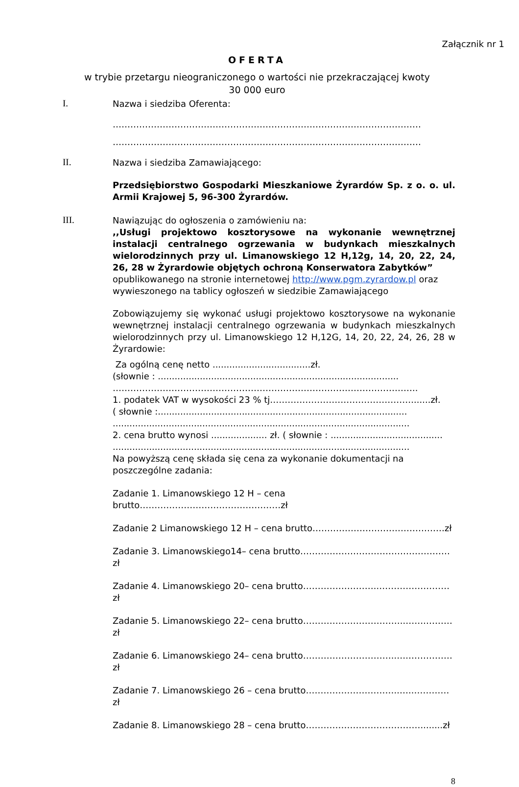Załącznik nr 1
OFERTA
w trybie przetargu nieograniczonego o wartości nie przekraczającej kwoty
30 000 euro
I.
Nazwa i siedziba Oferenta:
……………………………………………………………………………………………
……………………………………………………………………………………………
II.
Nazwa i siedziba Zamawiającego:
Przedsiębiorstwo Gospodarki Mieszkaniowe Żyrardów Sp. z o. o. ul. Armii Krajowej 5, 96-300 Żyrardów.
III.
Nawiązując do ogłoszenia o zamówieniu na:
,,Usługi projektowo kosztorysowe na wykonanie wewnętrznej instalacji centralnego ogrzewania w budynkach mieszkalnych wielorodzinnych przy ul. Limanowskiego 12 H,12g, 14, 20, 22, 24, 26, 28 w Żyrardowie objętych ochroną Konserwatora Zabytków”
opublikowanego na stronie internetowej http://www.pgm.zyrardow.pl oraz wywieszonego na tablicy ogłoszeń w siedzibie Zamawiającego
Zobowiązujemy się wykonać usługi projektowo kosztorysowe na wykonanie wewnętrznej instalacji centralnego ogrzewania w budynkach mieszkalnych wielorodzinnych przy ul. Limanowskiego 12 H,12G, 14, 20, 22, 24, 26, 28 w Żyrardowie:
Za ogólną cenę netto ...................................zł.
(słownie : ......................................................................................
…………………………………………………………………………………………..
1. podatek VAT w wysokości 23 % tj………………………………………….......zł.
( słownie :.........................................................................................
..........................................................................................................
2. cena brutto wynosi .................... zł. ( słownie : ........................................
..........................................................................................................
Na powyższą cenę składa się cena za wykonanie dokumentacji na poszczególne zadania:
Zadanie 1. Limanowskiego 12 H – cena brutto…………………………………………zł
Zadanie 2 Limanowskiego 12 H – cena brutto………………………………………zł
Zadanie 3. Limanowskiego14– cena brutto……………………………………………zł
Zadanie 4. Limanowskiego 20– cena brutto……………………..……………………zł
Zadanie 5. Limanowskiego 22– cena brutto……………………………..…….………zł
Zadanie 6. Limanowskiego 24– cena brutto…………………………..….……………zł
Zadanie 7. Limanowskiego 26 – cena brutto…………………………..…..…………zł
Zadanie 8. Limanowskiego 28 – cena brutto…………………………………........zł
8